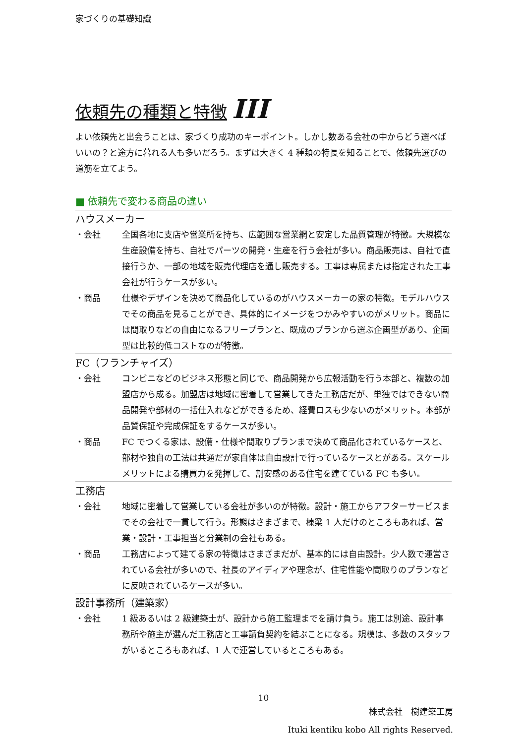家づくりの基礎知識
依頼先の種類と特徴 III
よい依頼先と出会うことは、家づくり成功のキーポイント。しかし数ある会社の中からどう選べばいいの？と途方に暮れる人も多いだろう。まずは大きく 4 種類の特長を知ることで、依頼先選びの道筋を立てよう。
■ 依頼先で変わる商品の違い
ハウスメーカー
・会社 全国各地に支店や営業所を持ち、広範囲な営業網と安定した品質管理が特徴。大規模な生産設備を持ち、自社でパーツの開発・生産を行う会社が多い。商品販売は、自社で直接行うか、一部の地域を販売代理店を通し販売する。工事は専属または指定された工事会社が行うケースが多い。
・商品 仕様やデザインを決めて商品化しているのがハウスメーカーの家の特徴。モデルハウスでその商品を見ることができ、具体的にイメージをつかみやすいのがメリット。商品には間取りなどの自由になるフリープランと、既成のプランから選ぶ企画型があり、企画型は比較的低コストなのが特徴。
FC（フランチャイズ）
・会社 コンビニなどのビジネス形態と同じで、商品開発から広報活動を行う本部と、複数の加盟店から成る。加盟店は地域に密着して営業してきた工務店だが、単独ではできない商品開発や部材の一括仕入れなどができるため、経費ロスも少ないのがメリット。本部が品質保証や完成保証をするケースが多い。
・商品 FC でつくる家は、設備・仕様や間取りプランまで決めて商品化されているケースと、部材や独自の工法は共通だが家自体は自由設計で行っているケースとがある。スケールメリットによる購買力を発揮して、割安感のある住宅を建てている FC も多い。
工務店
・会社 地域に密着して営業している会社が多いのが特徴。設計・施工からアフターサービスまでその会社で一貫して行う。形態はさまざまで、棟梁 1 人だけのところもあれば、営業・設計・工事担当と分業制の会社もある。
・商品 工務店によって建てる家の特徴はさまざまだが、基本的には自由設計。少人数で運営されている会社が多いので、社長のアイディアや理念が、住宅性能や間取りのプランなどに反映されているケースが多い。
設計事務所（建築家）
・会社 1 級あるいは 2 級建築士が、設計から施工監理までを請け負う。施工は別途、設計事務所や施主が選んだ工務店と工事請負契約を結ぶことになる。規模は、多数のスタッフがいるところもあれば、1 人で運営しているところもある。
10
株式会社　樹建築工房
Ituki kentiku kobo All rights Reserved.